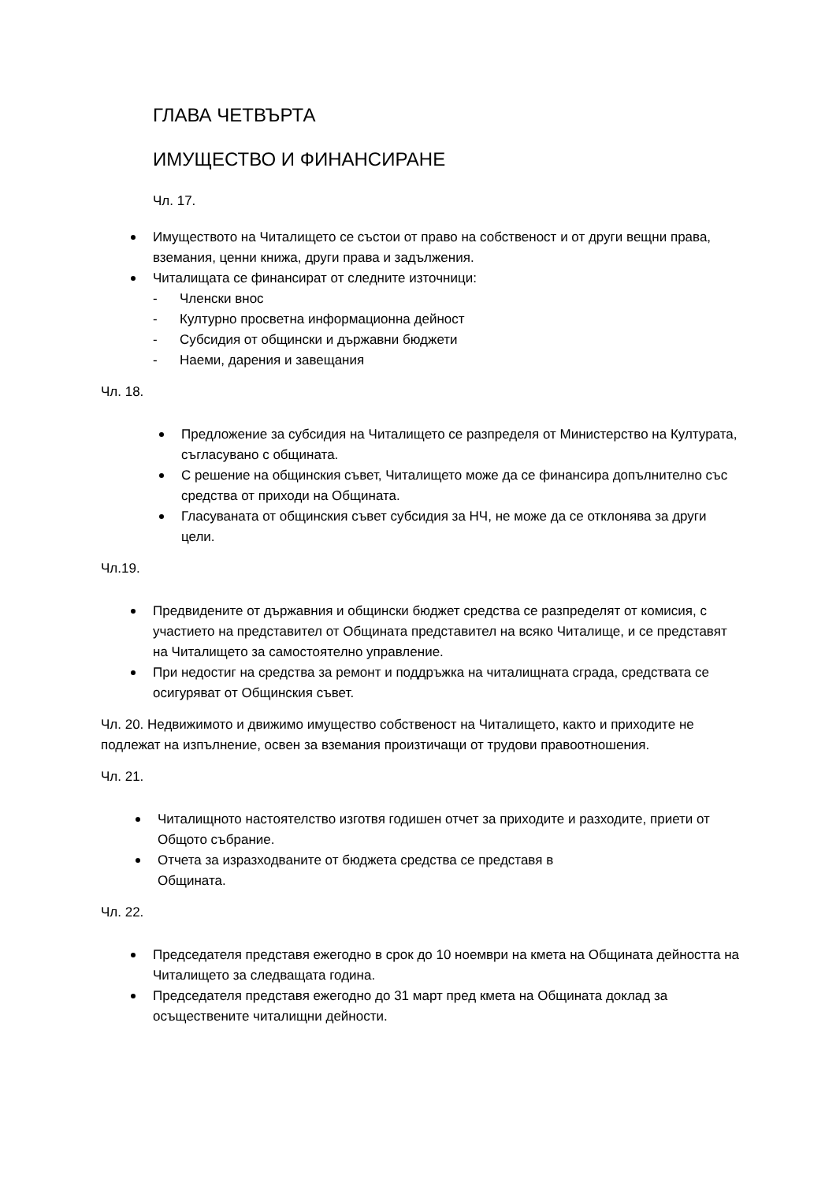ГЛАВА ЧЕТВЪРТА
ИМУЩЕСТВО И ФИНАНСИРАНЕ
Чл. 17.
Имуществото на Читалището се състои от право на собственост и от други вещни права, вземания, ценни книжа, други права и задължения.
Читалищата се финансират от следните източници:
- Членски внос
- Културно просветна информационна дейност
- Субсидия от общински и държавни бюджети
- Наеми, дарения и завещания
Чл. 18.
Предложение за субсидия на Читалището се разпределя от Министерство на Културата, съгласувано с общината.
С решение на общинския съвет, Читалището може да се финансира допълнително със средства от приходи на Общината.
Гласуваната от общинския съвет субсидия за НЧ, не може да се отклонява за други цели.
Чл.19.
Предвидените от държавния и общински бюджет средства се разпределят от комисия, с участието на представител от Общината представител на всяко Читалище, и се представят на Читалището за самостоятелно управление.
При недостиг на средства за ремонт и поддръжка на читалищната сграда, средствата се осигуряват от Общинския съвет.
Чл. 20. Недвижимото и движимо имущество собственост на Читалището, както и приходите не подлежат на изпълнение, освен за вземания произтичащи от трудови правоотношения.
Чл. 21.
Читалищното настоятелство изготвя годишен отчет за приходите и разходите, приети от Общото събрание.
Отчета за изразходваните от бюджета средства се представя в
Общината.
Чл. 22.
Председателя представя ежегодно в срок до 10 ноември на кмета на Общината дейността на Читалището за следващата година.
Председателя представя ежегодно до 31 март пред кмета на Общината доклад за осъществените читалищни дейности.